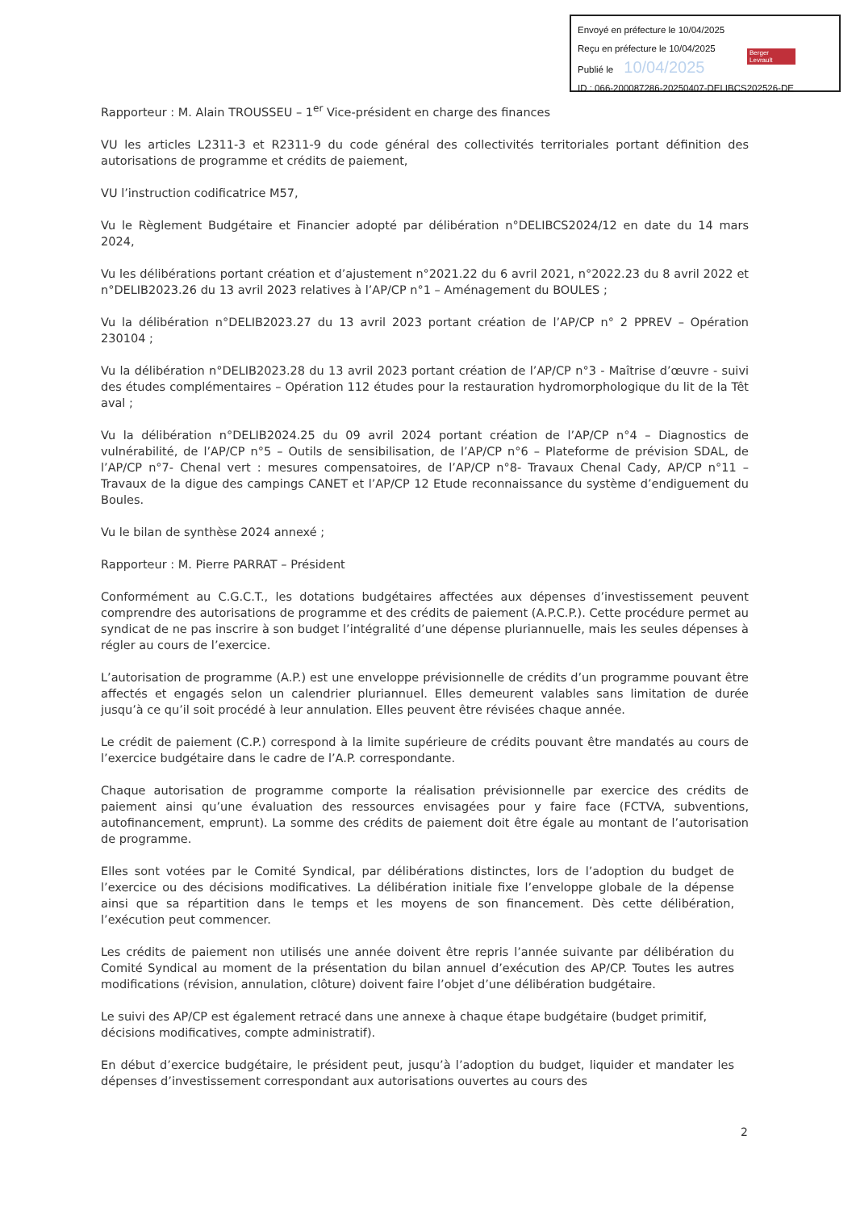Envoyé en préfecture le 10/04/2025
Reçu en préfecture le 10/04/2025
Publié le 10/04/2025
ID : 066-200087286-20250407-DELIBCS202526-DE
Berger Levrault
Rapporteur : M. Alain TROUSSEU – 1<sup>er</sup> Vice-président en charge des finances
VU les articles L2311-3 et R2311-9 du code général des collectivités territoriales portant définition des autorisations de programme et crédits de paiement,
VU l’instruction codificatrice M57,
Vu le Règlement Budgétaire et Financier adopté par délibération n°DELIBCS2024/12 en date du 14 mars 2024,
Vu les délibérations portant création et d’ajustement n°2021.22 du 6 avril 2021, n°2022.23 du 8 avril 2022 et n°DELIB2023.26 du 13 avril 2023 relatives à l’AP/CP n°1 – Aménagement du BOULES ;
Vu la délibération n°DELIB2023.27 du 13 avril 2023 portant création de l’AP/CP n° 2 PPREV – Opération 230104 ;
Vu la délibération n°DELIB2023.28 du 13 avril 2023 portant création de l’AP/CP n°3 - Maîtrise d’œuvre - suivi des études complémentaires – Opération 112 études pour la restauration hydromorphologique du lit de la Têt aval ;
Vu la délibération n°DELIB2024.25 du 09 avril 2024 portant création de l’AP/CP n°4 – Diagnostics de vulnérabilité, de l’AP/CP n°5 – Outils de sensibilisation, de l’AP/CP n°6 – Plateforme de prévision SDAL, de l’AP/CP n°7- Chenal vert : mesures compensatoires, de l’AP/CP n°8- Travaux Chenal Cady, AP/CP n°11 – Travaux de la digue des campings CANET et l’AP/CP 12 Etude reconnaissance du système d’endiguement du Boules.
Vu le bilan de synthèse 2024 annexé ;
Rapporteur : M. Pierre PARRAT – Président
Conformément au C.G.C.T., les dotations budgétaires affectées aux dépenses d’investissement peuvent comprendre des autorisations de programme et des crédits de paiement (A.P.C.P.). Cette procédure permet au syndicat de ne pas inscrire à son budget l’intégralité d’une dépense pluriannuelle, mais les seules dépenses à régler au cours de l’exercice.
L’autorisation de programme (A.P.) est une enveloppe prévisionnelle de crédits d’un programme pouvant être affectés et engagés selon un calendrier pluriannuel. Elles demeurent valables sans limitation de durée jusqu’à ce qu’il soit procédé à leur annulation. Elles peuvent être révisées chaque année.
Le crédit de paiement (C.P.) correspond à la limite supérieure de crédits pouvant être mandatés au cours de l’exercice budgétaire dans le cadre de l’A.P. correspondante.
Chaque autorisation de programme comporte la réalisation prévisionnelle par exercice des crédits de paiement ainsi qu’une évaluation des ressources envisagées pour y faire face (FCTVA, subventions, autofinancement, emprunt). La somme des crédits de paiement doit être égale au montant de l’autorisation de programme.
Elles sont votées par le Comité Syndical, par délibérations distinctes, lors de l’adoption du budget de l’exercice ou des décisions modificatives. La délibération initiale fixe l’enveloppe globale de la dépense ainsi que sa répartition dans le temps et les moyens de son financement. Dès cette délibération, l’exécution peut commencer.
Les crédits de paiement non utilisés une année doivent être repris l’année suivante par délibération du Comité Syndical au moment de la présentation du bilan annuel d’exécution des AP/CP. Toutes les autres modifications (révision, annulation, clôture) doivent faire l’objet d’une délibération budgétaire.
Le suivi des AP/CP est également retracé dans une annexe à chaque étape budgétaire (budget primitif, décisions modificatives, compte administratif).
En début d’exercice budgétaire, le président peut, jusqu’à l’adoption du budget, liquider et mandater les dépenses d’investissement correspondant aux autorisations ouvertes au cours des
2